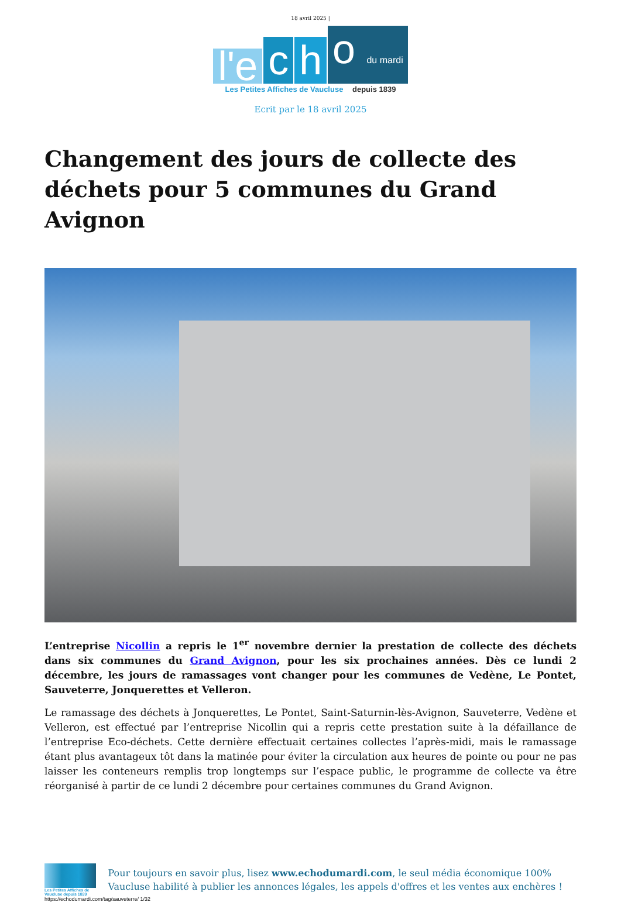18 avril 2025 |
l'e
c
h
o du mardi
Les Petites Affiches de Vaucluse depuis 1839
Ecrit par le 18 avril 2025
Changement des jours de collecte des déchets pour 5 communes du Grand Avignon
L’entreprise Nicollin a repris le 1<sup>er</sup> novembre dernier la prestation de collecte des déchets dans six communes du Grand Avignon, pour les six prochaines années. Dès ce lundi 2 décembre, les jours de ramassages vont changer pour les communes de Vedène, Le Pontet, Sauveterre, Jonquerettes et Velleron.
Le ramassage des déchets à Jonquerettes, Le Pontet, Saint-Saturnin-lès-Avignon, Sauveterre, Vedène et Velleron, est effectué par l’entreprise Nicollin qui a repris cette prestation suite à la défaillance de l’entreprise Eco-déchets. Cette dernière effectuait certaines collectes l’après-midi, mais le ramassage étant plus avantageux tôt dans la matinée pour éviter la circulation aux heures de pointe ou pour ne pas laisser les conteneurs remplis trop longtemps sur l’espace public, le programme de collecte va être réorganisé à partir de ce lundi 2 décembre pour certaines communes du Grand Avignon.
Les Petites Affiches de Vaucluse depuis 1839
Pour toujours en savoir plus, lisez www.echodumardi.com, le seul média économique 100% Vaucluse habilité à publier les annonces légales, les appels d'offres et les ventes aux enchères !
https://echodumardi.com/tag/sauveterre/ 1/32